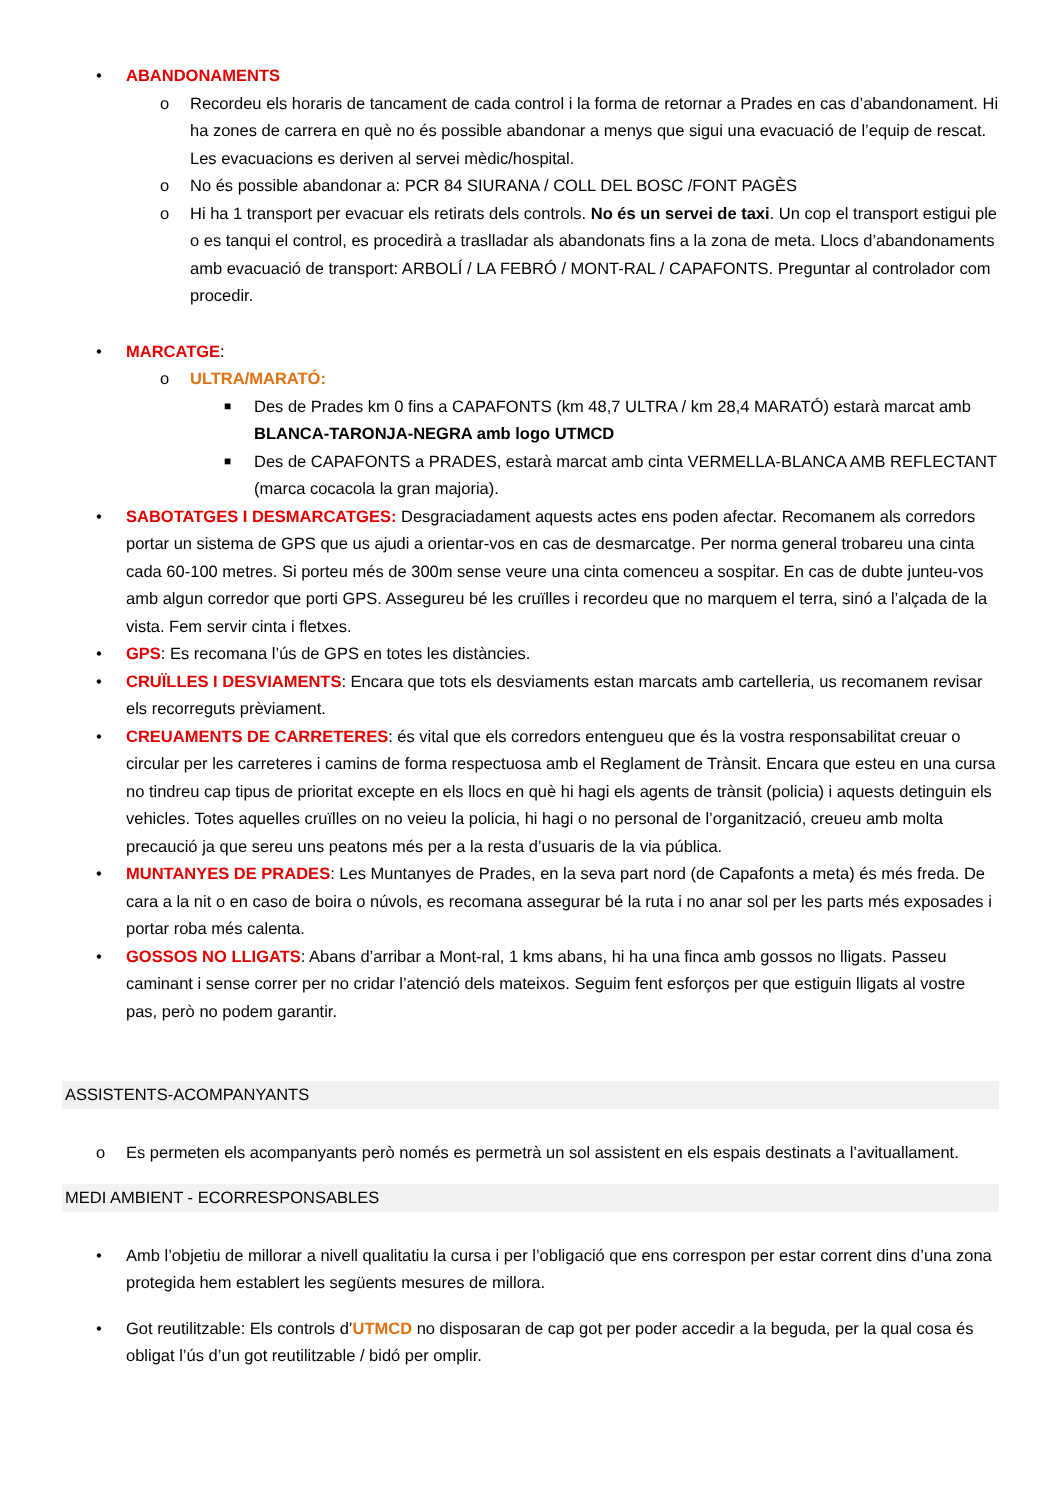• ABANDONAMENTS
o Recordeu els horaris de tancament de cada control i la forma de retornar a Prades en cas d’abandonament. Hi ha zones de carrera en què no és possible abandonar a menys que sigui una evacuació de l’equip de rescat. Les evacuacions es deriven al servei mèdic/hospital.
o No és possible abandonar a: PCR 84 SIURANA / COLL DEL BOSC /FONT PAGÈS
o Hi ha 1 transport per evacuar els retirats dels controls. No és un servei de taxi. Un cop el transport estigui ple o es tanqui el control, es procedirà a traslladar als abandonats fins a la zona de meta. Llocs d’abandonaments amb evacuació de transport: ARBOLÍ / LA FEBRÓ / MONT-RAL / CAPAFONTS. Preguntar al controlador com procedir.
• MARCATGE:
o ULTRA/MARATÓ:
■ Des de Prades km 0 fins a CAPAFONTS (km 48,7 ULTRA / km 28,4 MARATÓ) estarà marcat amb BLANCA-TARONJA-NEGRA amb logo UTMCD
■ Des de CAPAFONTS a PRADES, estarà marcat amb cinta VERMELLA-BLANCA AMB REFLECTANT (marca cocacola la gran majoria).
• SABOTATGES I DESMARCATGES: Desgraciadament aquests actes ens poden afectar. Recomanem als corredors portar un sistema de GPS que us ajudi a orientar-vos en cas de desmarcatge. Per norma general trobareu una cinta cada 60-100 metres. Si porteu més de 300m sense veure una cinta comenceu a sospitar. En cas de dubte junteu-vos amb algun corredor que porti GPS. Assegureu bé les cruïlles i recordeu que no marquem el terra, sinó a l’alçada de la vista. Fem servir cinta i fletxes.
• GPS: Es recomana l’ús de GPS en totes les distàncies.
• CRUÏLLES I DESVIAMENTS: Encara que tots els desviaments estan marcats amb cartelleria, us recomanem revisar els recorreguts prèviament.
• CREUAMENTS DE CARRETERES: és vital que els corredors entengueu que és la vostra responsabilitat creuar o circular per les carreteres i camins de forma respectuosa amb el Reglament de Trànsit. Encara que esteu en una cursa no tindreu cap tipus de prioritat excepte en els llocs en què hi hagi els agents de trànsit (policia) i aquests detinguin els vehicles. Totes aquelles cruïlles on no veieu la policia, hi hagi o no personal de l’organització, creueu amb molta precaució ja que sereu uns peatons més per a la resta d’usuaris de la via pública.
• MUNTANYES DE PRADES: Les Muntanyes de Prades, en la seva part nord (de Capafonts a meta) és més freda. De cara a la nit o en caso de boira o núvols, es recomana assegurar bé la ruta i no anar sol per les parts més exposades i portar roba més calenta.
• GOSSOS NO LLIGATS: Abans d’arribar a Mont-ral, 1 kms abans, hi ha una finca amb gossos no lligats. Passeu caminant i sense correr per no cridar l’atenció dels mateixos. Seguim fent esforços per que estiguin lligats al vostre pas, però no podem garantir.
ASSISTENTS-ACOMPANYANTS
o Es permeten els acompanyants però només es permetrà un sol assistent en els espais destinats a l’avituallament.
MEDI AMBIENT - ECORRESPONSABLES
• Amb l’objetiu de millorar a nivell qualitatiu la cursa i per l’obligació que ens correspon per estar corrent dins d’una zona protegida hem establert les següents mesures de millora.
• Got reutilitzable: Els controls d’UTMCD no disposaran de cap got per poder accedir a la beguda, per la qual cosa és obligat l’ús d’un got reutilitzable / bidó per omplir.